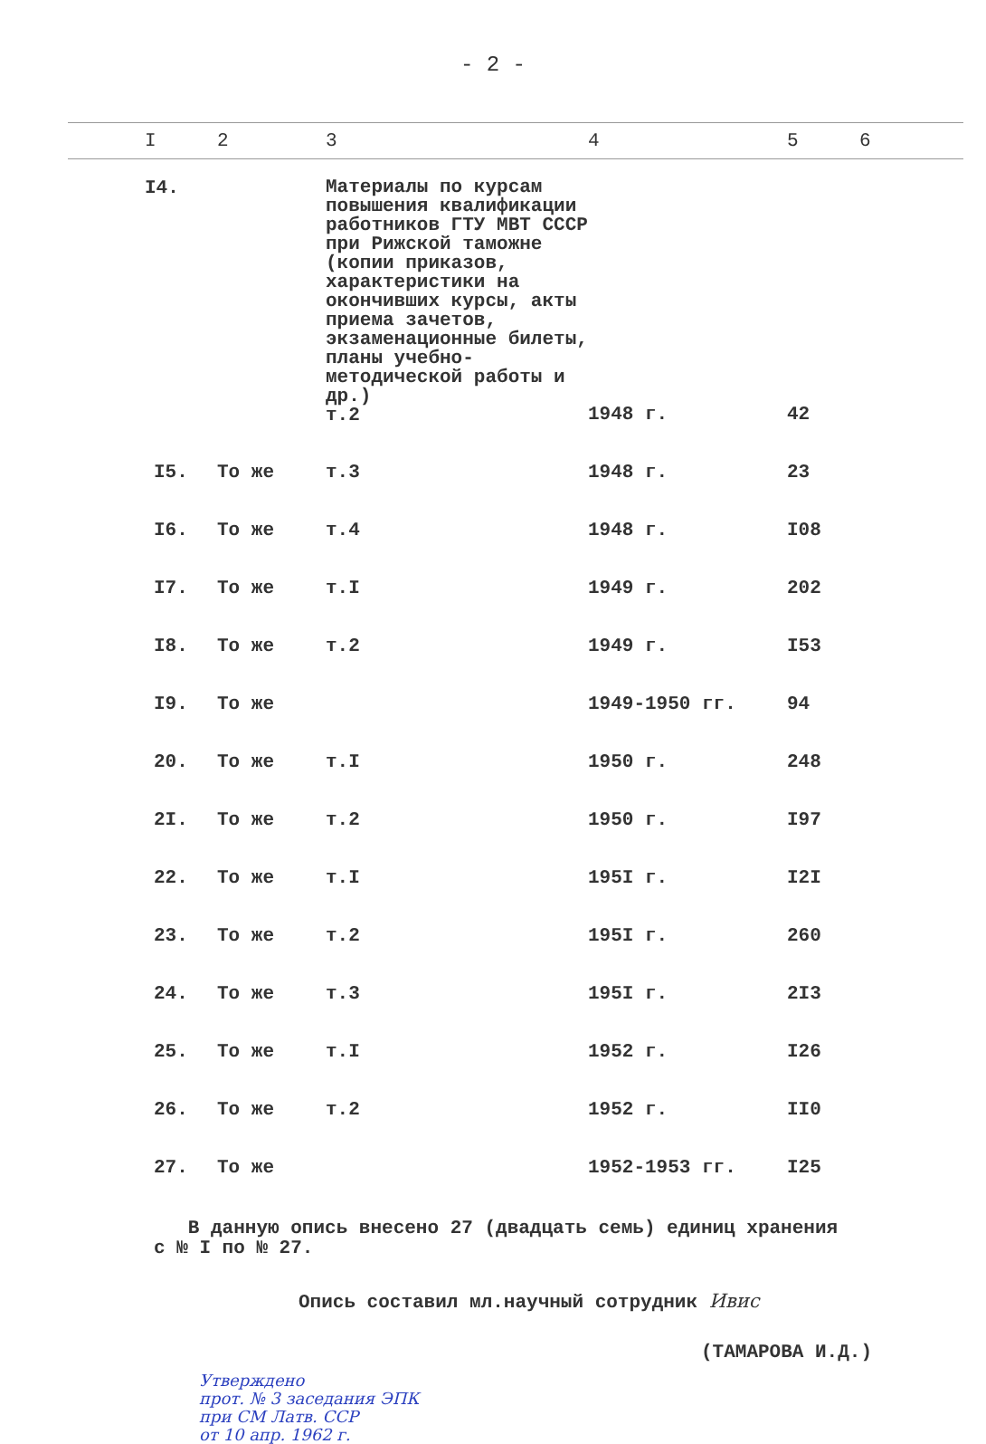- 2 -
| I | 2 | 3 | 4 | 5 | 6 |
| --- | --- | --- | --- | --- | --- |
| I4. | | Материалы по курсам повышения квалификации работников ГТУ МВТ СССР при Рижской таможне (копии приказов, характеристики на окончивших курсы, акты приема зачетов, экзаменационные билеты, планы учебно-методической работы и др.) т.2 | 1948 г. | 42 | |
| I5. | То же | т.3 | 1948 г. | 23 | |
| I6. | То же | т.4 | 1948 г. | I08 | |
| I7. | То же | т.I | 1949 г. | 202 | |
| I8. | То же | т.2 | 1949 г. | I53 | |
| I9. | То же | | 1949-1950 гг. | 94 | |
| 20. | То же | т.I | 1950 г. | 248 | |
| 2I. | То же | т.2 | 1950 г. | I97 | |
| 22. | То же | т.I | 195I г. | I2I | |
| 23. | То же | т.2 | 195I г. | 260 | |
| 24. | То же | т.3 | 195I г. | 2I3 | |
| 25. | То же | т.I | 1952 г. | I26 | |
| 26. | То же | т.2 | 1952 г. | II0 | |
| 27. | То же | | 1952-1953 гг. | I25 | |
В данную опись внесено 27 (двадцать семь) единиц хранения
с № I по № 27.
Опись составил мл.научный сотрудник Ивис
(ТАМАРОВА И.Д.)
Утверждено
прот. № 3 заседания ЭПК
при СМ Латв. ССР
от 10 апр. 1962 г.